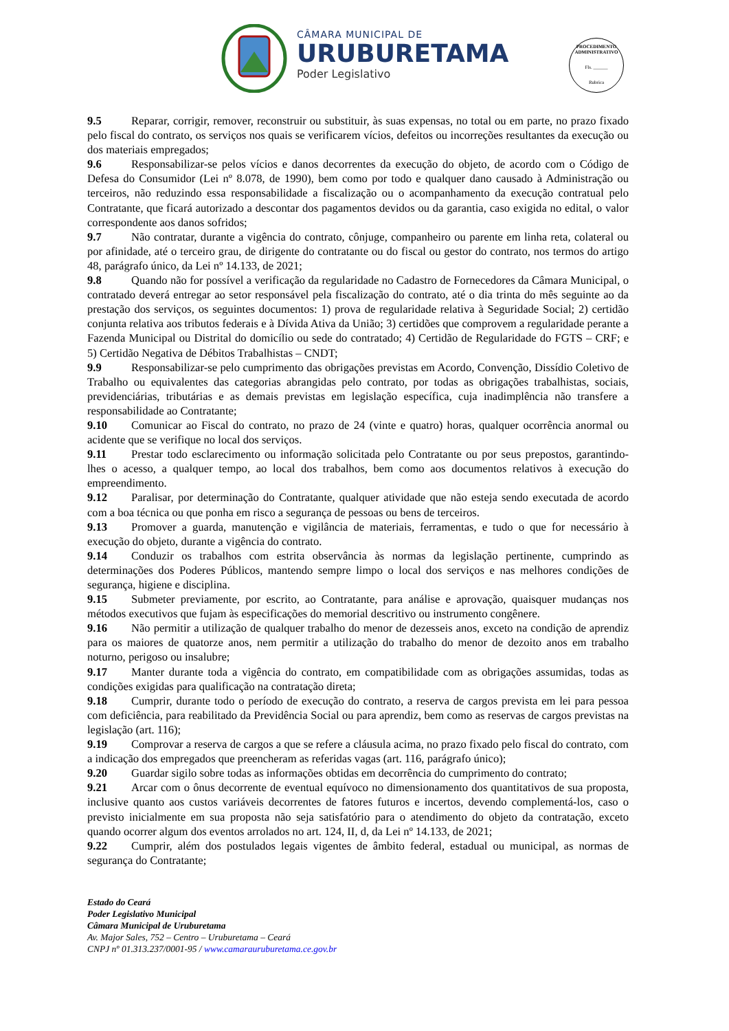CÂMARA MUNICIPAL DE
URUBURETAMA
Poder Legislativo
PROCEDIMENTO ADMINISTRATIVO
Fls. ______
Rubrica
9.5 Reparar, corrigir, remover, reconstruir ou substituir, às suas expensas, no total ou em parte, no prazo fixado pelo fiscal do contrato, os serviços nos quais se verificarem vícios, defeitos ou incorreções resultantes da execução ou dos materiais empregados;
9.6 Responsabilizar-se pelos vícios e danos decorrentes da execução do objeto, de acordo com o Código de Defesa do Consumidor (Lei nº 8.078, de 1990), bem como por todo e qualquer dano causado à Administração ou terceiros, não reduzindo essa responsabilidade a fiscalização ou o acompanhamento da execução contratual pelo Contratante, que ficará autorizado a descontar dos pagamentos devidos ou da garantia, caso exigida no edital, o valor correspondente aos danos sofridos;
9.7 Não contratar, durante a vigência do contrato, cônjuge, companheiro ou parente em linha reta, colateral ou por afinidade, até o terceiro grau, de dirigente do contratante ou do fiscal ou gestor do contrato, nos termos do artigo 48, parágrafo único, da Lei nº 14.133, de 2021;
9.8 Quando não for possível a verificação da regularidade no Cadastro de Fornecedores da Câmara Municipal, o contratado deverá entregar ao setor responsável pela fiscalização do contrato, até o dia trinta do mês seguinte ao da prestação dos serviços, os seguintes documentos: 1) prova de regularidade relativa à Seguridade Social; 2) certidão conjunta relativa aos tributos federais e à Dívida Ativa da União; 3) certidões que comprovem a regularidade perante a Fazenda Municipal ou Distrital do domicílio ou sede do contratado; 4) Certidão de Regularidade do FGTS – CRF; e 5) Certidão Negativa de Débitos Trabalhistas – CNDT;
9.9 Responsabilizar-se pelo cumprimento das obrigações previstas em Acordo, Convenção, Dissídio Coletivo de Trabalho ou equivalentes das categorias abrangidas pelo contrato, por todas as obrigações trabalhistas, sociais, previdenciárias, tributárias e as demais previstas em legislação específica, cuja inadimplência não transfere a responsabilidade ao Contratante;
9.10 Comunicar ao Fiscal do contrato, no prazo de 24 (vinte e quatro) horas, qualquer ocorrência anormal ou acidente que se verifique no local dos serviços.
9.11 Prestar todo esclarecimento ou informação solicitada pelo Contratante ou por seus prepostos, garantindo-lhes o acesso, a qualquer tempo, ao local dos trabalhos, bem como aos documentos relativos à execução do empreendimento.
9.12 Paralisar, por determinação do Contratante, qualquer atividade que não esteja sendo executada de acordo com a boa técnica ou que ponha em risco a segurança de pessoas ou bens de terceiros.
9.13 Promover a guarda, manutenção e vigilância de materiais, ferramentas, e tudo o que for necessário à execução do objeto, durante a vigência do contrato.
9.14 Conduzir os trabalhos com estrita observância às normas da legislação pertinente, cumprindo as determinações dos Poderes Públicos, mantendo sempre limpo o local dos serviços e nas melhores condições de segurança, higiene e disciplina.
9.15 Submeter previamente, por escrito, ao Contratante, para análise e aprovação, quaisquer mudanças nos métodos executivos que fujam às especificações do memorial descritivo ou instrumento congênere.
9.16 Não permitir a utilização de qualquer trabalho do menor de dezesseis anos, exceto na condição de aprendiz para os maiores de quatorze anos, nem permitir a utilização do trabalho do menor de dezoito anos em trabalho noturno, perigoso ou insalubre;
9.17 Manter durante toda a vigência do contrato, em compatibilidade com as obrigações assumidas, todas as condições exigidas para qualificação na contratação direta;
9.18 Cumprir, durante todo o período de execução do contrato, a reserva de cargos prevista em lei para pessoa com deficiência, para reabilitado da Previdência Social ou para aprendiz, bem como as reservas de cargos previstas na legislação (art. 116);
9.19 Comprovar a reserva de cargos a que se refere a cláusula acima, no prazo fixado pelo fiscal do contrato, com a indicação dos empregados que preencheram as referidas vagas (art. 116, parágrafo único);
9.20 Guardar sigilo sobre todas as informações obtidas em decorrência do cumprimento do contrato;
9.21 Arcar com o ônus decorrente de eventual equívoco no dimensionamento dos quantitativos de sua proposta, inclusive quanto aos custos variáveis decorrentes de fatores futuros e incertos, devendo complementá-los, caso o previsto inicialmente em sua proposta não seja satisfatório para o atendimento do objeto da contratação, exceto quando ocorrer algum dos eventos arrolados no art. 124, II, d, da Lei nº 14.133, de 2021;
9.22 Cumprir, além dos postulados legais vigentes de âmbito federal, estadual ou municipal, as normas de segurança do Contratante;
Estado do Ceará
Poder Legislativo Municipal
Câmara Municipal de Uruburetama
Av. Major Sales, 752 – Centro – Uruburetama – Ceará
CNPJ nº 01.313.237/0001-95 / www.camarauruburetama.ce.gov.br